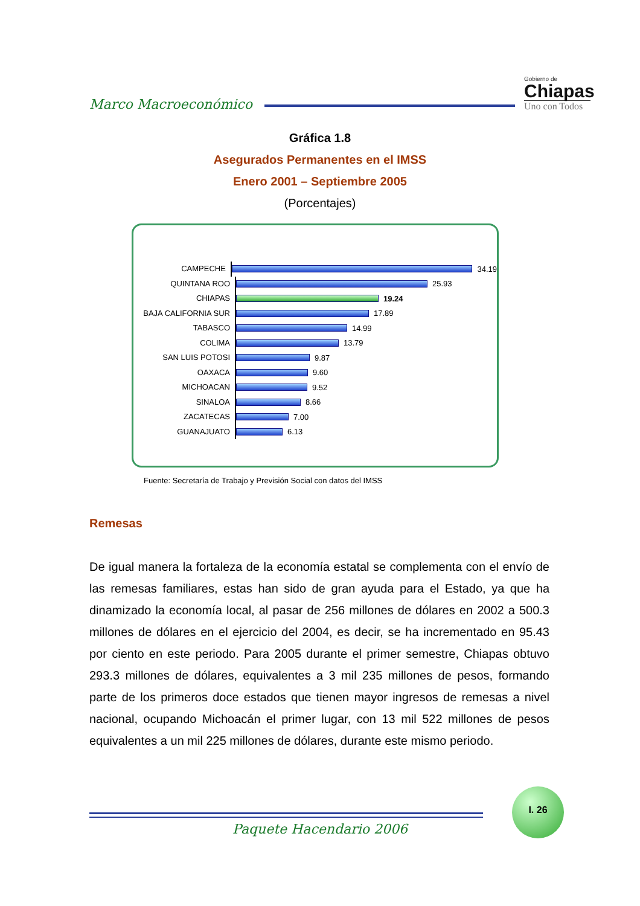Marco Macroeconómico
Gobierno de
Chiapas
Uno con Todos
Gráfica 1.8
Asegurados Permanentes en el IMSS
Enero 2001 – Septiembre 2005
(Porcentajes)
CAMPECHE 34.19
QUINTANA ROO 25.93
CHIAPAS 19.24
BAJA CALIFORNIA SUR 17.89
TABASCO 14.99
COLIMA 13.79
SAN LUIS POTOSI 9.87
OAXACA 9.60
MICHOACAN 9.52
SINALOA 8.66
ZACATECAS 7.00
GUANAJUATO 6.13
Fuente: Secretaría de Trabajo y Previsión Social con datos del IMSS
Remesas
De igual manera la fortaleza de la economía estatal se complementa con el envío de las remesas familiares, estas han sido de gran ayuda para el Estado, ya que ha dinamizado la economía local, al pasar de 256 millones de dólares en 2002 a 500.3 millones de dólares en el ejercicio del 2004, es decir, se ha incrementado en 95.43 por ciento en este periodo. Para 2005 durante el primer semestre, Chiapas obtuvo 293.3 millones de dólares, equivalentes a 3 mil 235 millones de pesos, formando parte de los primeros doce estados que tienen mayor ingresos de remesas a nivel nacional, ocupando Michoacán el primer lugar, con 13 mil 522 millones de pesos equivalentes a un mil 225 millones de dólares, durante este mismo periodo.
I. 26
Paquete Hacendario 2006